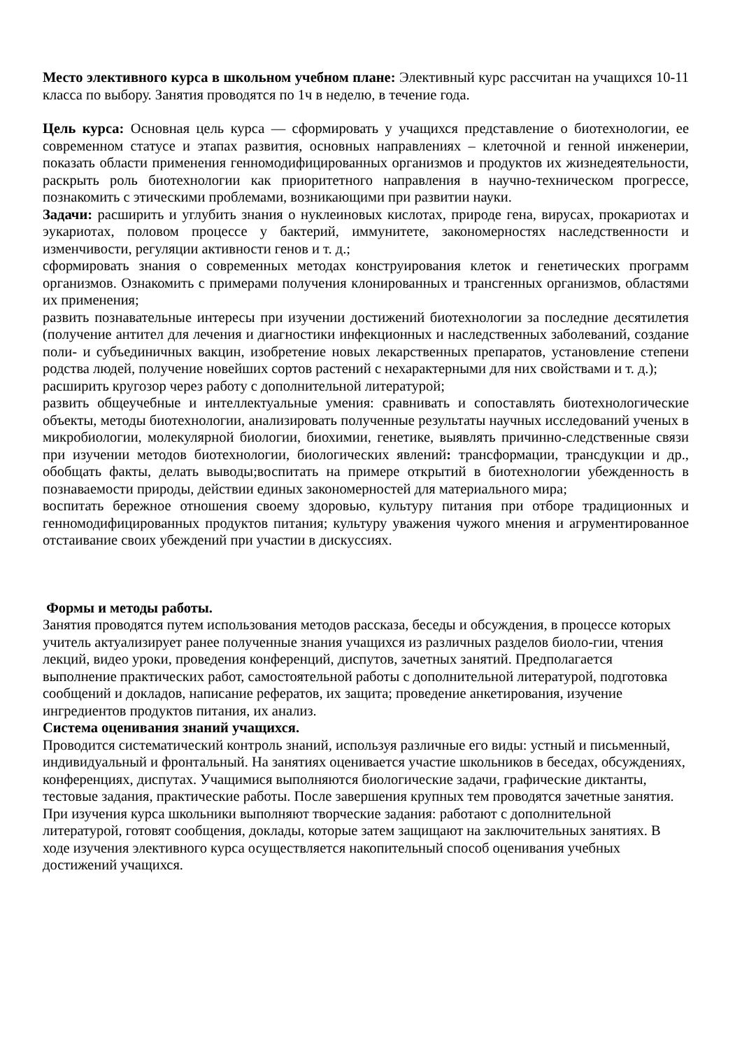Место элективного курса в школьном учебном плане: Элективный курс рассчитан на учащихся 10-11 класса по выбору. Занятия проводятся по 1ч в неделю, в течение года.
Цель курса: Основная цель курса — сформировать у учащихся представление о биотехнологии, ее современном статусе и этапах развития, основных направлениях – клеточной и генной инженерии, показать области применения генномодифицированных организмов и продуктов их жизнедеятельности, раскрыть роль биотехнологии как приоритетного направления в научно-техническом прогрессе, познакомить с этическими проблемами, возникающими при развитии науки.
Задачи: расширить и углубить знания о нуклеиновых кислотах, природе гена, вирусах, прокариотах и эукариотах, половом процессе у бактерий, иммунитете, закономерностях наследственности и изменчивости, регуляции активности генов и т. д.;
сформировать знания о современных методах конструирования клеток и генетических программ организмов. Ознакомить с примерами получения клонированных и трансгенных организмов, областями их применения;
развить познавательные интересы при изучении достижений биотехнологии за последние десятилетия (получение антител для лечения и диагностики инфекционных и наследственных заболеваний, создание поли- и субъединичных вакцин, изобретение новых лекарственных препаратов, установление степени родства людей, получение новейших сортов растений с нехарактерными для них свойствами и т. д.);
расширить кругозор через работу с дополнительной литературой;
развить общеучебные и интеллектуальные умения: сравнивать и сопоставлять биотехнологические объекты, методы биотехнологии, анализировать полученные результаты научных исследований ученых в микробиологии, молекулярной биологии, биохимии, генетике, выявлять причинно-следственные связи при изучении методов биотехнологии, биологических явлений: трансформации, трансдукции и др., обобщать факты, делать выводы;воспитать на примере открытий в биотехнологии убежденность в познаваемости природы, действии единых закономерностей для материального мира;
воспитать бережное отношения своему здоровью, культуру питания при отборе традиционных и генномодифицированных продуктов питания; культуру уважения чужого мнения и агрументированное отстаивание своих убеждений при участии в дискуссиях.
Формы и методы работы.
Занятия проводятся путем использования методов рассказа, беседы и обсуждения, в процессе которых учитель актуализирует ранее полученные знания учащихся из различных разделов биоло-гии, чтения лекций, видео уроки, проведения конференций, диспутов, зачетных занятий. Предполагается выполнение практических работ, самостоятельной работы с дополнительной литературой, подготовка сообщений и докладов, написание рефератов, их защита; проведение анкетирования, изучение ингредиентов продуктов питания, их анализ.
Система оценивания знаний учащихся.
Проводится систематический контроль знаний, используя различные его виды: устный и письменный, индивидуальный и фронтальный. На занятиях оценивается участие школьников в беседах, обсуждениях, конференциях, диспутах. Учащимися выполняются биологические задачи, графические диктанты, тестовые задания, практические работы. После завершения крупных тем проводятся зачетные занятия. При изучения курса школьники выполняют творческие задания: работают с дополнительной литературой, готовят сообщения, доклады, которые затем защищают на заключительных занятиях. В ходе изучения элективного курса осуществляется накопительный способ оценивания учебных достижений учащихся.